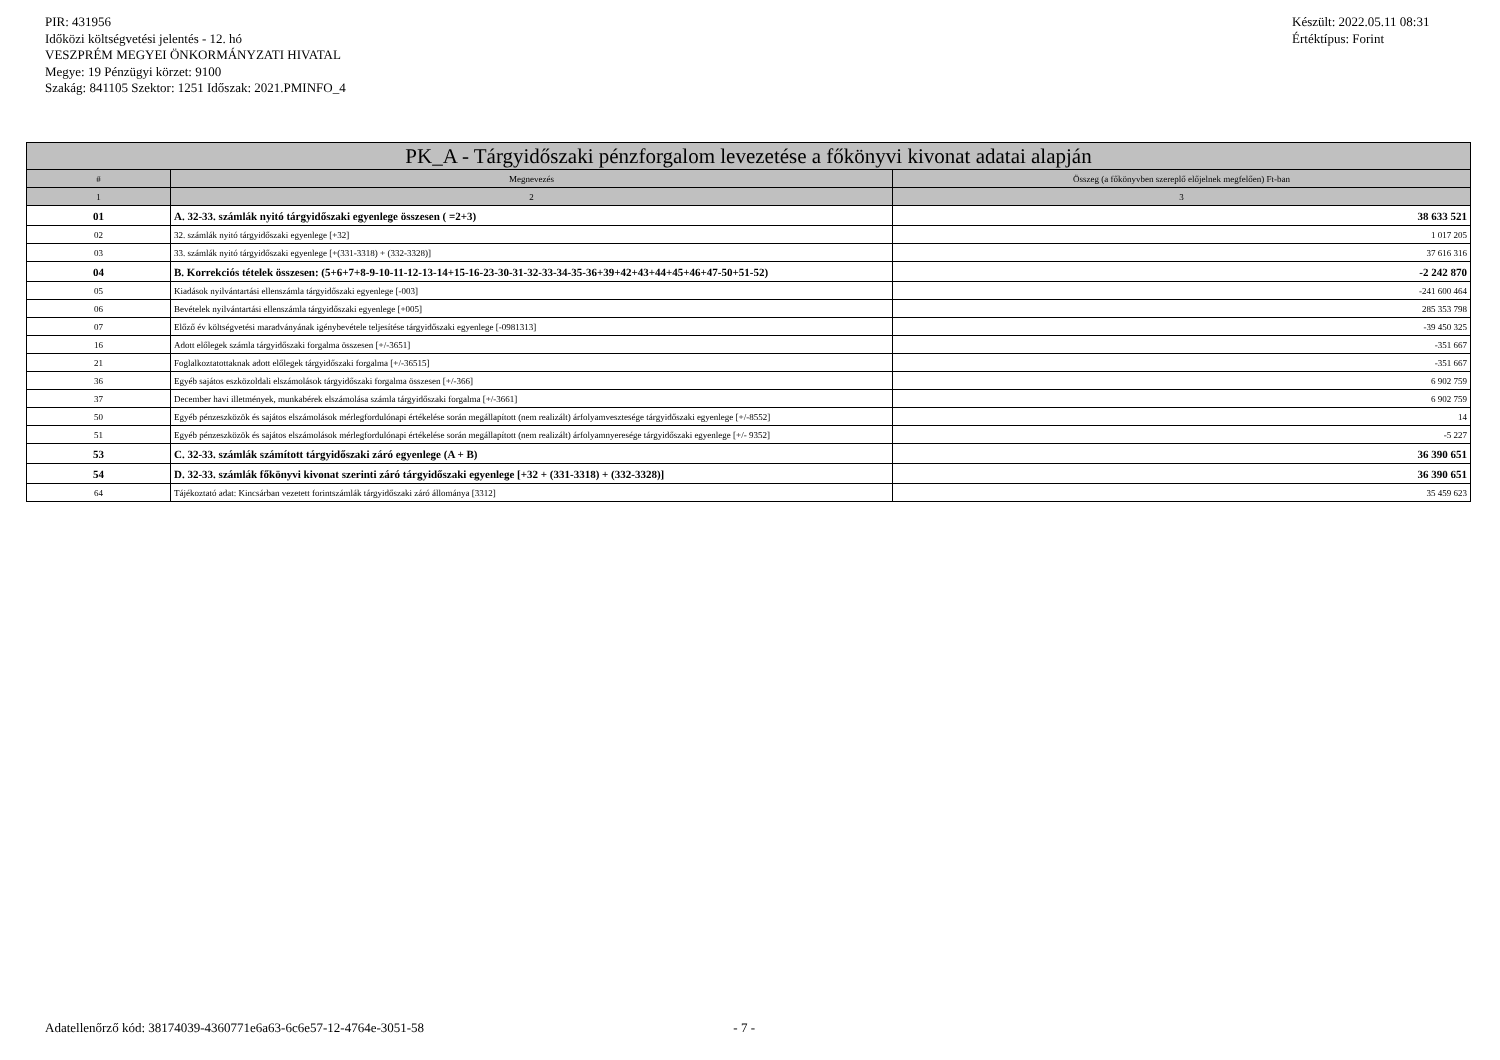PIR: 431956
Időközi költségvetési jelentés - 12. hó
VESZPRÉM MEGYEI ÖNKORMÁNYZATI HIVATAL
Megye: 19 Pénzügyi körzet: 9100
Szakág: 841105 Szektor: 1251 Időszak: 2021.PMINFO_4
Készült: 2022.05.11 08:31
Értéktípus: Forint
| PK_A - Tárgyidőszaki pénzforgalom levezetése a főkönyvi kivonat adatai alapján | | |
| --- | --- | --- |
| # | Megnevezés | Összeg (a főkönyvben szereplő előjelnek megfelően) Ft-ban |
| 1 | 2 | 3 |
| 01 | A. 32-33. számlák nyitó tárgyidőszaki egyenlege összesen ( =2+3) | 38 633 521 |
| 02 | 32. számlák nyitó tárgyidőszaki egyenlege [+32] | 1 017 205 |
| 03 | 33. számlák nyitó tárgyidőszaki egyenlege [+(331-3318) + (332-3328)] | 37 616 316 |
| 04 | B. Korrekciós tételek összesen: (5+6+7+8-9-10-11-12-13-14+15-16-23-30-31-32-33-34-35-36+39+42+43+44+45+46+47-50+51-52) | -2 242 870 |
| 05 | Kiadások nyilvántartási ellenszámla tárgyidőszaki egyenlege [-003] | -241 600 464 |
| 06 | Bevételek nyilvántartási ellenszámla tárgyidőszaki egyenlege [+005] | 285 353 798 |
| 07 | Előző év költségvetési maradványának igénybevétele teljesítése tárgyidőszaki egyenlege [-0981313] | -39 450 325 |
| 16 | Adott előlegek számla tárgyidőszaki forgalma összesen [+/-3651] | -351 667 |
| 21 | Foglalkoztatottaknak adott előlegek tárgyidőszaki forgalma [+/-36515] | -351 667 |
| 36 | Egyéb sajátos eszközoldali elszámolások tárgyidőszaki forgalma összesen [+/-366] | 6 902 759 |
| 37 | December havi illetmények, munkabérek elszámolása számla tárgyidőszaki forgalma [+/-3661] | 6 902 759 |
| 50 | Egyéb pénzeszközök és sajátos elszámolások mérlegfordulónapi értékelése során megállapított (nem realizált) árfolyamvesztesége tárgyidőszaki egyenlege [+/-8552] | 14 |
| 51 | Egyéb pénzeszközök és sajátos elszámolások mérlegfordulónapi értékelése során megállapított (nem realizált) árfolyamnyeresége tárgyidőszaki egyenlege [+/- 9352] | -5 227 |
| 53 | C. 32-33. számlák számított tárgyidőszaki záró egyenlege (A + B) | 36 390 651 |
| 54 | D. 32-33. számlák főkönyvi kivonat szerinti záró tárgyidőszaki egyenlege [+32 + (331-3318) + (332-3328)] | 36 390 651 |
| 64 | Tájékoztató adat: Kincsárban vezetett forintszámlák tárgyidőszaki záró állománya [3312] | 35 459 623 |
Adatellenőrző kód: 38174039-4360771e6a63-6c6e57-12-4764e-3051-58 - 7 -